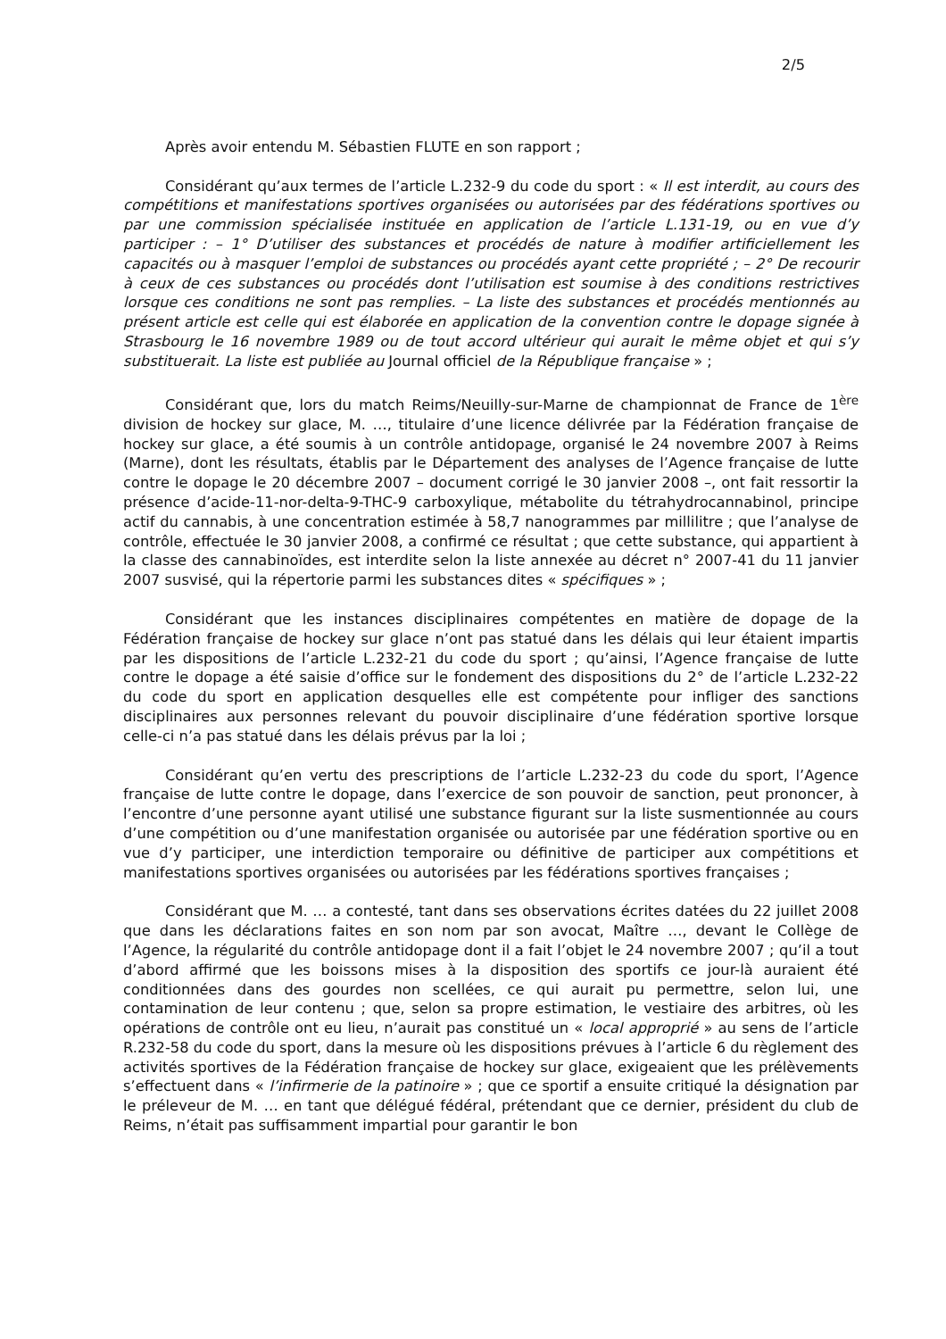2/5
Après avoir entendu M. Sébastien FLUTE en son rapport ;
Considérant qu’aux termes de l’article L.232-9 du code du sport : « Il est interdit, au cours des compétitions et manifestations sportives organisées ou autorisées par des fédérations sportives ou par une commission spécialisée instituée en application de l’article L.131-19, ou en vue d’y participer : – 1° D’utiliser des substances et procédés de nature à modifier artificiellement les capacités ou à masquer l’emploi de substances ou procédés ayant cette propriété ; – 2° De recourir à ceux de ces substances ou procédés dont l’utilisation est soumise à des conditions restrictives lorsque ces conditions ne sont pas remplies. – La liste des substances et procédés mentionnés au présent article est celle qui est élaborée en application de la convention contre le dopage signée à Strasbourg le 16 novembre 1989 ou de tout accord ultérieur qui aurait le même objet et qui s’y substituerait. La liste est publiée au Journal officiel de la République française » ;
Considérant que, lors du match Reims/Neuilly-sur-Marne de championnat de France de 1<sup>ère</sup> division de hockey sur glace, M. …, titulaire d’une licence délivrée par la Fédération française de hockey sur glace, a été soumis à un contrôle antidopage, organisé le 24 novembre 2007 à Reims (Marne), dont les résultats, établis par le Département des analyses de l’Agence française de lutte contre le dopage le 20 décembre 2007 – document corrigé le 30 janvier 2008 –, ont fait ressortir la présence d’acide-11-nor-delta-9-THC-9 carboxylique, métabolite du tétrahydrocannabinol, principe actif du cannabis, à une concentration estimée à 58,7 nanogrammes par millilitre ; que l’analyse de contrôle, effectuée le 30 janvier 2008, a confirmé ce résultat ; que cette substance, qui appartient à la classe des cannabinoïdes, est interdite selon la liste annexée au décret n° 2007-41 du 11 janvier 2007 susvisé, qui la répertorie parmi les substances dites « spécifiques » ;
Considérant que les instances disciplinaires compétentes en matière de dopage de la Fédération française de hockey sur glace n’ont pas statué dans les délais qui leur étaient impartis par les dispositions de l’article L.232-21 du code du sport ; qu’ainsi, l’Agence française de lutte contre le dopage a été saisie d’office sur le fondement des dispositions du 2° de l’article L.232-22 du code du sport en application desquelles elle est compétente pour infliger des sanctions disciplinaires aux personnes relevant du pouvoir disciplinaire d’une fédération sportive lorsque celle-ci n’a pas statué dans les délais prévus par la loi ;
Considérant qu’en vertu des prescriptions de l’article L.232-23 du code du sport, l’Agence française de lutte contre le dopage, dans l’exercice de son pouvoir de sanction, peut prononcer, à l’encontre d’une personne ayant utilisé une substance figurant sur la liste susmentionnée au cours d’une compétition ou d’une manifestation organisée ou autorisée par une fédération sportive ou en vue d’y participer, une interdiction temporaire ou définitive de participer aux compétitions et manifestations sportives organisées ou autorisées par les fédérations sportives françaises ;
Considérant que M. … a contesté, tant dans ses observations écrites datées du 22 juillet 2008 que dans les déclarations faites en son nom par son avocat, Maître …, devant le Collège de l’Agence, la régularité du contrôle antidopage dont il a fait l’objet le 24 novembre 2007 ; qu’il a tout d’abord affirmé que les boissons mises à la disposition des sportifs ce jour-là auraient été conditionnées dans des gourdes non scellées, ce qui aurait pu permettre, selon lui, une contamination de leur contenu ; que, selon sa propre estimation, le vestiaire des arbitres, où les opérations de contrôle ont eu lieu, n’aurait pas constitué un « local approprié » au sens de l’article R.232-58 du code du sport, dans la mesure où les dispositions prévues à l’article 6 du règlement des activités sportives de la Fédération française de hockey sur glace, exigeaient que les prélèvements s’effectuent dans « l’infirmerie de la patinoire » ; que ce sportif a ensuite critiqué la désignation par le préleveur de M. … en tant que délégué fédéral, prétendant que ce dernier, président du club de Reims, n’était pas suffisamment impartial pour garantir le bon